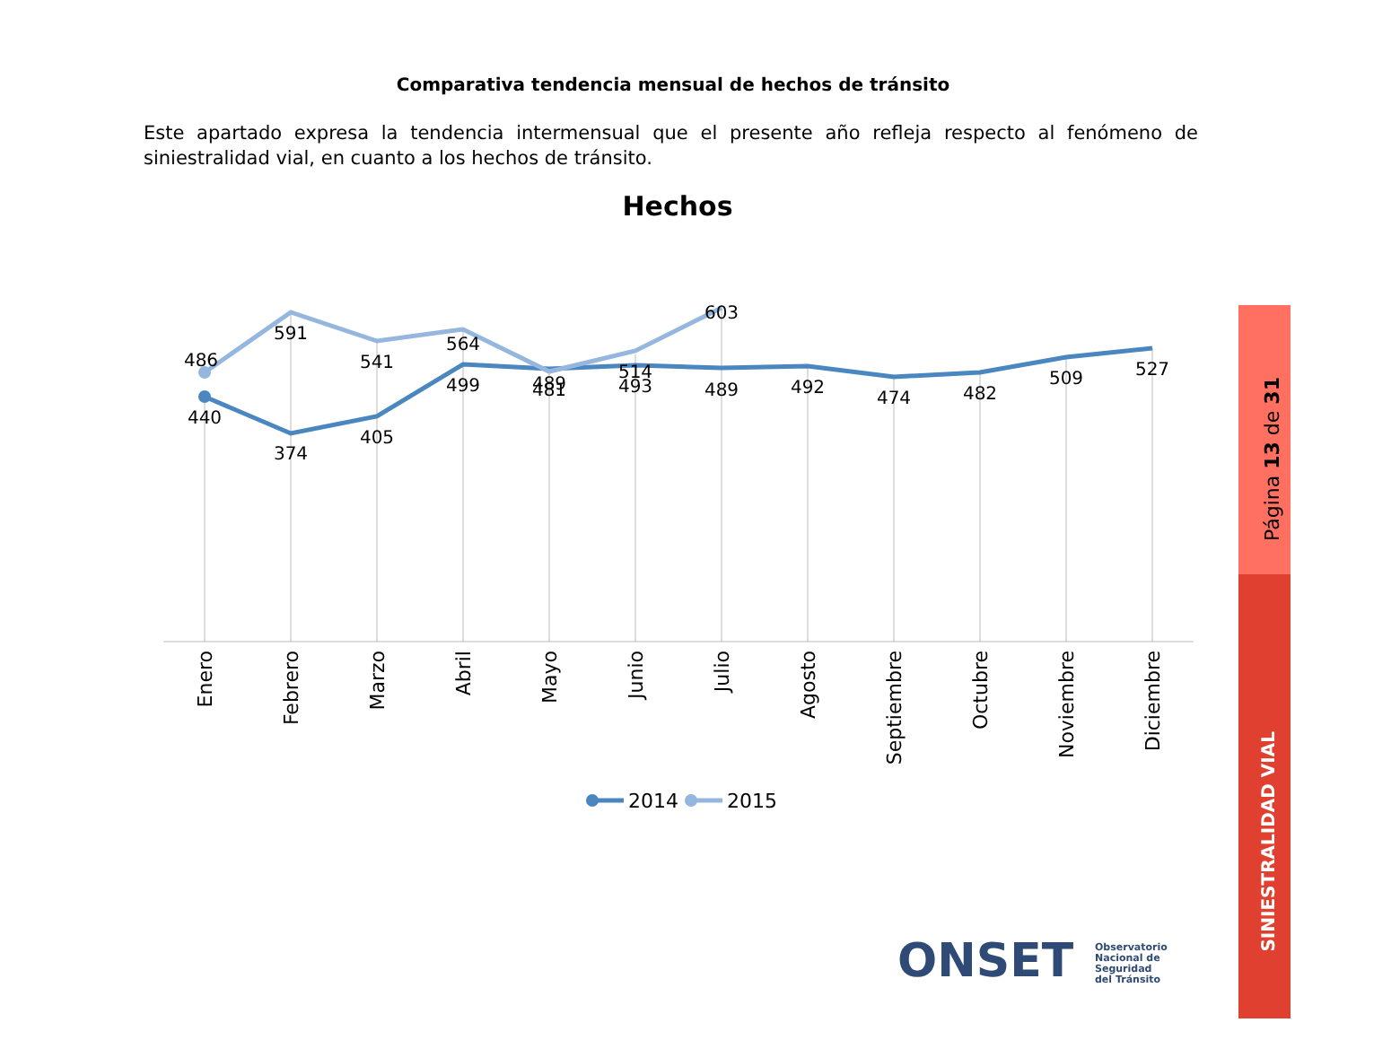Comparativa tendencia mensual de hechos de tránsito
Este apartado expresa la tendencia intermensual que el presente año refleja respecto al fenómeno de siniestralidad vial, en cuanto a los hechos de tránsito.
Hechos
440
374
405
499
481
493
489
492
474
482
509
527
486
591
541
564
489
514
603
Enero
Febrero
Marzo
Abril
Mayo
Junio
Julio
Agosto
Septiembre
Octubre
Noviembre
Diciembre
2014
2015
Página 13 de 31
SINIESTRALIDAD VIAL
ONSET
Observatorio
Nacional de
Seguridad
del Tránsito